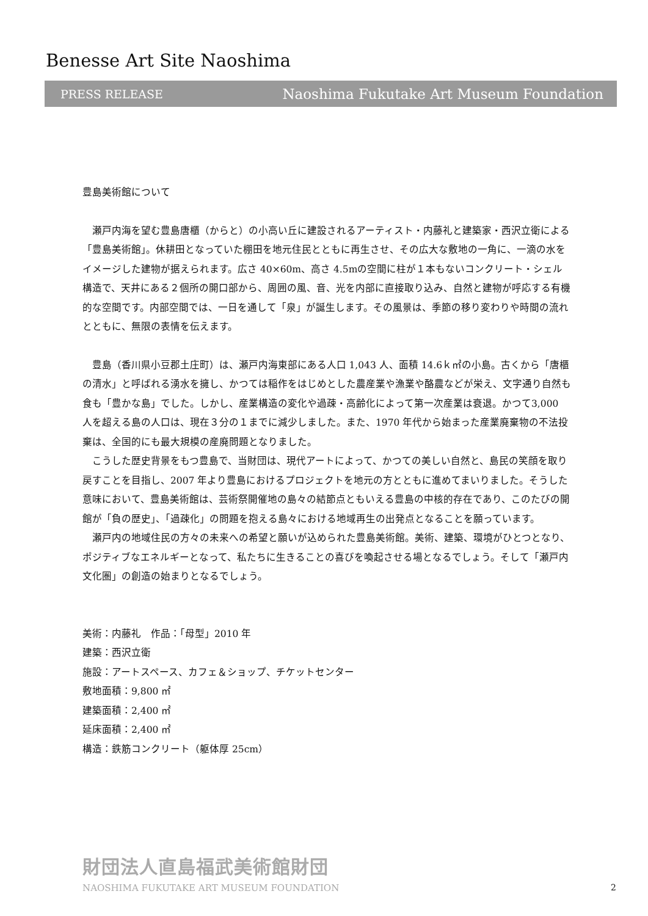Benesse Art Site Naoshima
PRESS RELEASE Naoshima Fukutake Art Museum Foundation
豊島美術館について
瀬戸内海を望む豊島唐櫃（からと）の小高い丘に建設されるアーティスト・内藤礼と建築家・西沢立衛による「豊島美術館」。休耕田となっていた棚田を地元住民とともに再生させ、その広大な敷地の一角に、一滴の水をイメージした建物が据えられます。広さ 40×60m、高さ 4.5mの空間に柱が１本もないコンクリート・シェル構造で、天井にある２個所の開口部から、周囲の風、音、光を内部に直接取り込み、自然と建物が呼応する有機的な空間です。内部空間では、一日を通して「泉」が誕生します。その風景は、季節の移り変わりや時間の流れとともに、無限の表情を伝えます。
豊島（香川県小豆郡土庄町）は、瀬戸内海東部にある人口 1,043 人、面積 14.6ｋ㎡の小島。古くから「唐櫃の清水」と呼ばれる湧水を擁し、かつては稲作をはじめとした農産業や漁業や酪農などが栄え、文字通り自然も食も「豊かな島」でした。しかし、産業構造の変化や過疎・高齢化によって第一次産業は衰退。かつて3,000 人を超える島の人口は、現在３分の１までに減少しました。また、1970 年代から始まった産業廃棄物の不法投棄は、全国的にも最大規模の産廃問題となりました。
こうした歴史背景をもつ豊島で、当財団は、現代アートによって、かつての美しい自然と、島民の笑顔を取り戻すことを目指し、2007 年より豊島におけるプロジェクトを地元の方とともに進めてまいりました。そうした意味において、豊島美術館は、芸術祭開催地の島々の結節点ともいえる豊島の中核的存在であり、このたびの開館が「負の歴史」、「過疎化」の問題を抱える島々における地域再生の出発点となることを願っています。
瀬戸内の地域住民の方々の未来への希望と願いが込められた豊島美術館。美術、建築、環境がひとつとなり、ポジティブなエネルギーとなって、私たちに生きることの喜びを喚起させる場となるでしょう。そして「瀬戸内文化圏」の創造の始まりとなるでしょう。
美術：内藤礼　作品：「母型」2010 年
建築：西沢立衛
施設：アートスペース、カフェ＆ショップ、チケットセンター
敷地面積：9,800 ㎡
建築面積：2,400 ㎡
延床面積：2,400 ㎡
構造：鉄筋コンクリート（躯体厚 25cm）
財団法人直島福武美術館財団
NAOSHIMA FUKUTAKE ART MUSEUM FOUNDATION
2